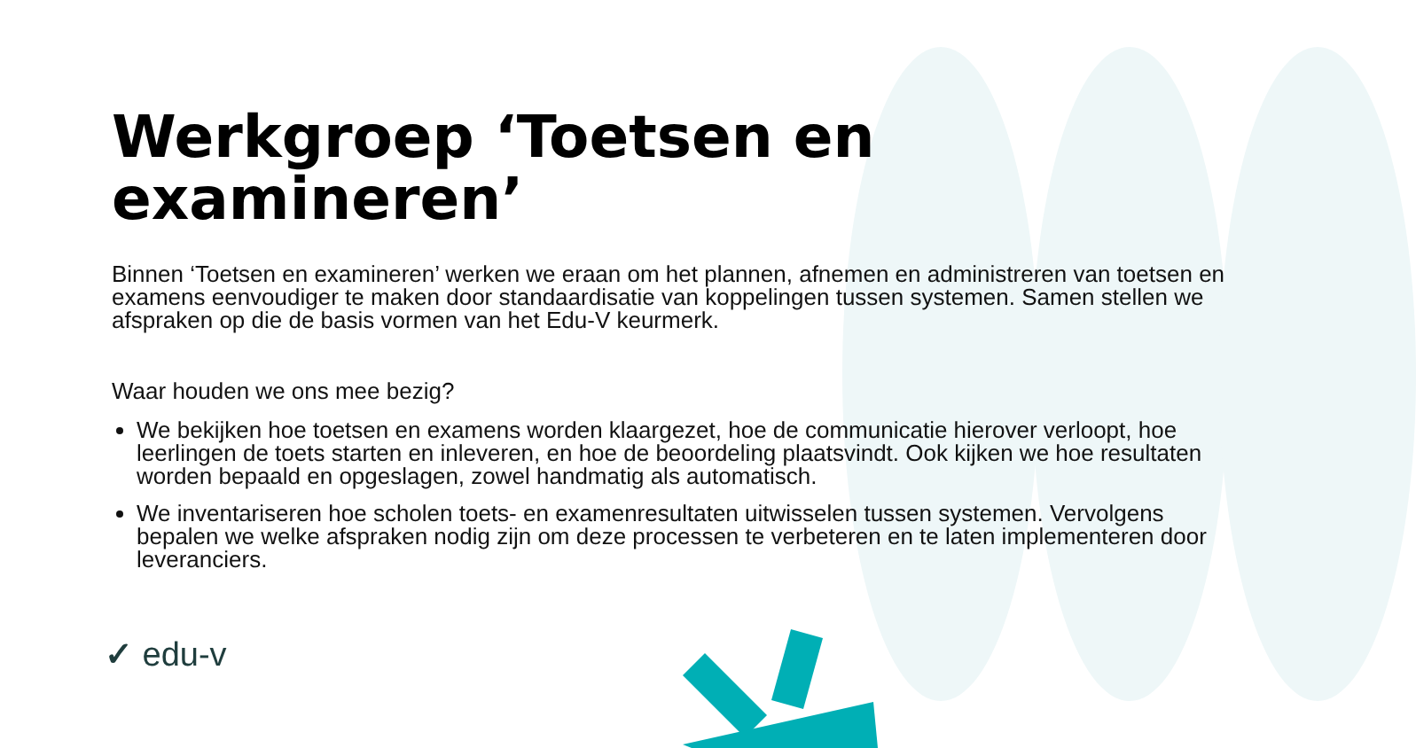Werkgroep ‘Toetsen en examineren’
Binnen ‘Toetsen en examineren’ werken we eraan om het plannen, afnemen en administreren van toetsen en examens eenvoudiger te maken door standaardisatie van koppelingen tussen systemen. Samen stellen we afspraken op die de basis vormen van het Edu-V keurmerk.
Waar houden we ons mee bezig?
We bekijken hoe toetsen en examens worden klaargezet, hoe de communicatie hierover verloopt, hoe leerlingen de toets starten en inleveren, en hoe de beoordeling plaatsvindt. Ook kijken we hoe resultaten worden bepaald en opgeslagen, zowel handmatig als automatisch.
We inventariseren hoe scholen toets- en examenresultaten uitwisselen tussen systemen. Vervolgens bepalen we welke afspraken nodig zijn om deze processen te verbeteren en te laten implementeren door leveranciers.
✓ edu-v